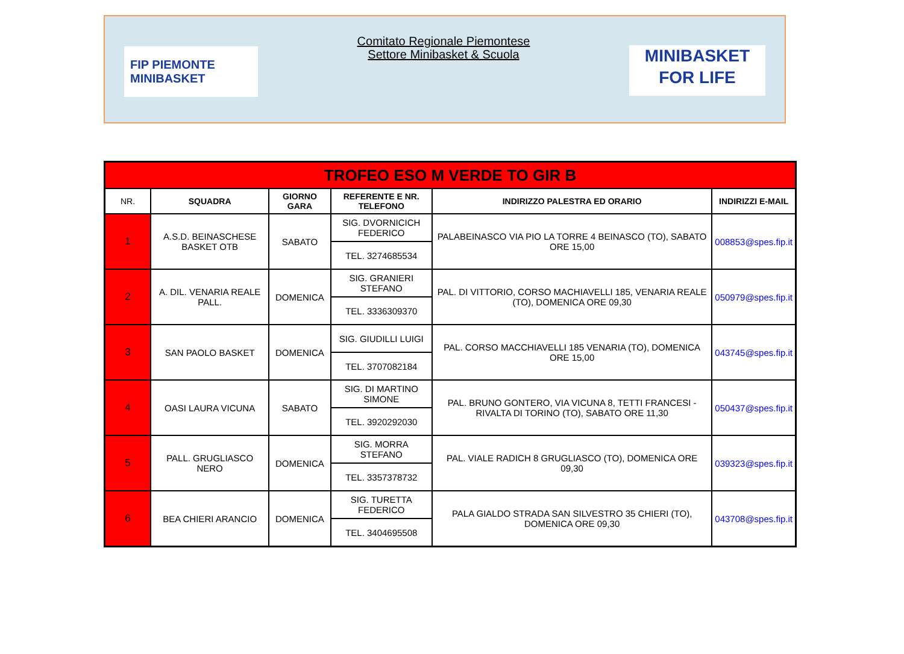FIP PIEMONTE
MINIBASKET
Comitato Regionale Piemontese
Settore Minibasket & Scuola
MINIBASKET
FOR LIFE
| TROFEO ESO M VERDE TO GIR B | | | | | |
| NR. | SQUADRA | GIORNO GARA | REFERENTE E NR. TELEFONO | INDIRIZZO PALESTRA ED ORARIO | INDIRIZZI E-MAIL |
| 1 | A.S.D. BEINASCHESE BASKET OTB | SABATO | SIG. DVORNICICH FEDERICO | PALABEINASCO VIA PIO LA TORRE 4 BEINASCO (TO), SABATO ORE 15,00 | 008853@spes.fip.it |
| | | | TEL. 3274685534 | | |
| 2 | A. DIL. VENARIA REALE PALL. | DOMENICA | SIG. GRANIERI STEFANO | PAL. DI VITTORIO, CORSO MACHIAVELLI 185, VENARIA REALE (TO), DOMENICA ORE 09,30 | 050979@spes.fip.it |
| | | | TEL. 3336309370 | | |
| 3 | SAN PAOLO BASKET | DOMENICA | SIG. GIUDILLI LUIGI | PAL. CORSO MACCHIAVELLI 185 VENARIA (TO), DOMENICA ORE 15,00 | 043745@spes.fip.it |
| | | | TEL. 3707082184 | | |
| 4 | OASI LAURA VICUNA | SABATO | SIG. DI MARTINO SIMONE | PAL. BRUNO GONTERO, VIA VICUNA 8, TETTI FRANCESI - RIVALTA DI TORINO (TO), SABATO ORE 11,30 | 050437@spes.fip.it |
| | | | TEL. 3920292030 | | |
| 5 | PALL. GRUGLIASCO NERO | DOMENICA | SIG. MORRA STEFANO | PAL. VIALE RADICH 8 GRUGLIASCO (TO), DOMENICA ORE 09,30 | 039323@spes.fip.it |
| | | | TEL. 3357378732 | | |
| 6 | BEA CHIERI ARANCIO | DOMENICA | SIG. TURETTA FEDERICO | PALA GIALDO STRADA SAN SILVESTRO 35 CHIERI (TO), DOMENICA ORE 09,30 | 043708@spes.fip.it |
| | | | TEL. 3404695508 | | |